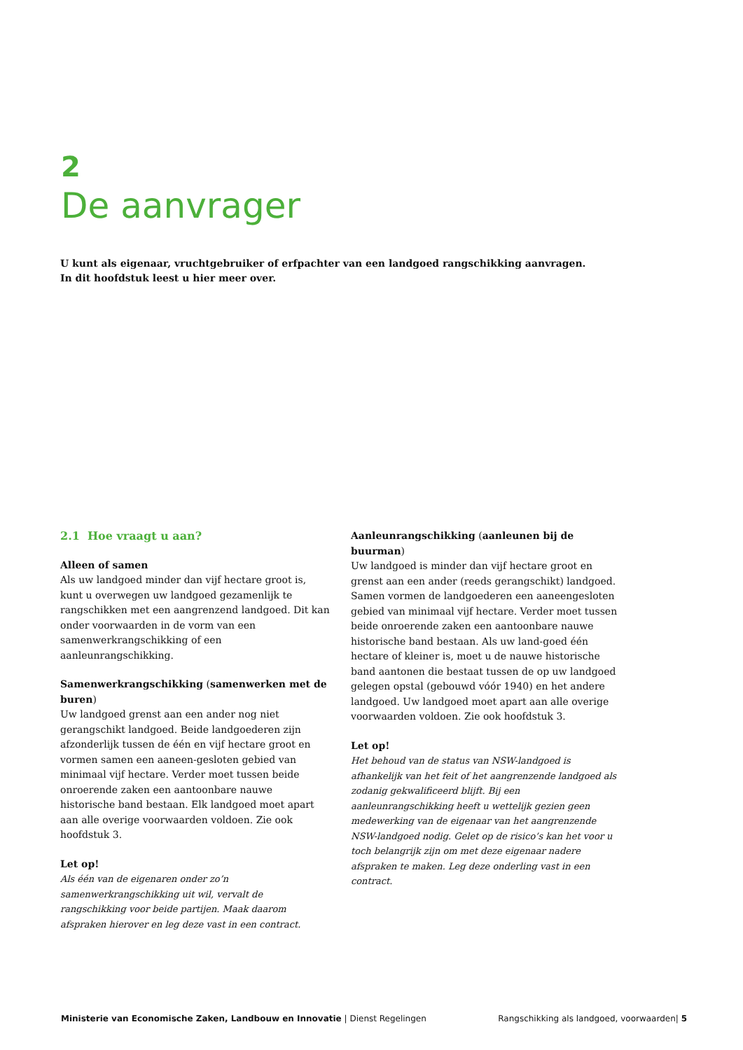2
De aanvrager
U kunt als eigenaar, vruchtgebruiker of erfpachter van een landgoed rangschikking aanvragen.
In dit hoofdstuk leest u hier meer over.
2.1 Hoe vraagt u aan?
Alleen of samen
Als uw landgoed minder dan vijf hectare groot is, kunt u overwegen uw landgoed gezamenlijk te rangschikken met een aangrenzend landgoed. Dit kan onder voorwaarden in de vorm van een samenwerkrangschikking of een aanleunrangschikking.
Samenwerkrangschikking (samenwerken met de buren)
Uw landgoed grenst aan een ander nog niet gerangschikt landgoed. Beide landgoederen zijn afzonderlijk tussen de één en vijf hectare groot en vormen samen een aaneen-gesloten gebied van minimaal vijf hectare. Verder moet tussen beide onroerende zaken een aantoonbare nauwe historische band bestaan. Elk landgoed moet apart aan alle overige voorwaarden voldoen. Zie ook hoofdstuk 3.
Let op!
Als één van de eigenaren onder zo’n samenwerkrangschikking uit wil, vervalt de rangschikking voor beide partijen. Maak daarom afspraken hierover en leg deze vast in een contract.
Aanleunrangschikking (aanleunen bij de buurman)
Uw landgoed is minder dan vijf hectare groot en grenst aan een ander (reeds gerangschikt) landgoed. Samen vormen de landgoederen een aaneengesloten gebied van minimaal vijf hectare. Verder moet tussen beide onroerende zaken een aantoonbare nauwe historische band bestaan. Als uw land-goed één hectare of kleiner is, moet u de nauwe historische band aantonen die bestaat tussen de op uw landgoed gelegen opstal (gebouwd vóór 1940) en het andere landgoed. Uw landgoed moet apart aan alle overige voorwaarden voldoen. Zie ook hoofdstuk 3.
Let op!
Het behoud van de status van NSW-landgoed is afhankelijk van het feit of het aangrenzende landgoed als zodanig gekwalificeerd blijft. Bij een aanleunrangschikking heeft u wettelijk gezien geen medewerking van de eigenaar van het aangrenzende NSW-landgoed nodig. Gelet op de risico’s kan het voor u toch belangrijk zijn om met deze eigenaar nadere afspraken te maken. Leg deze onderling vast in een contract.
Ministerie van Economische Zaken, Landbouw en Innovatie | Dienst Regelingen Rangschikking als landgoed, voorwaarden| 5